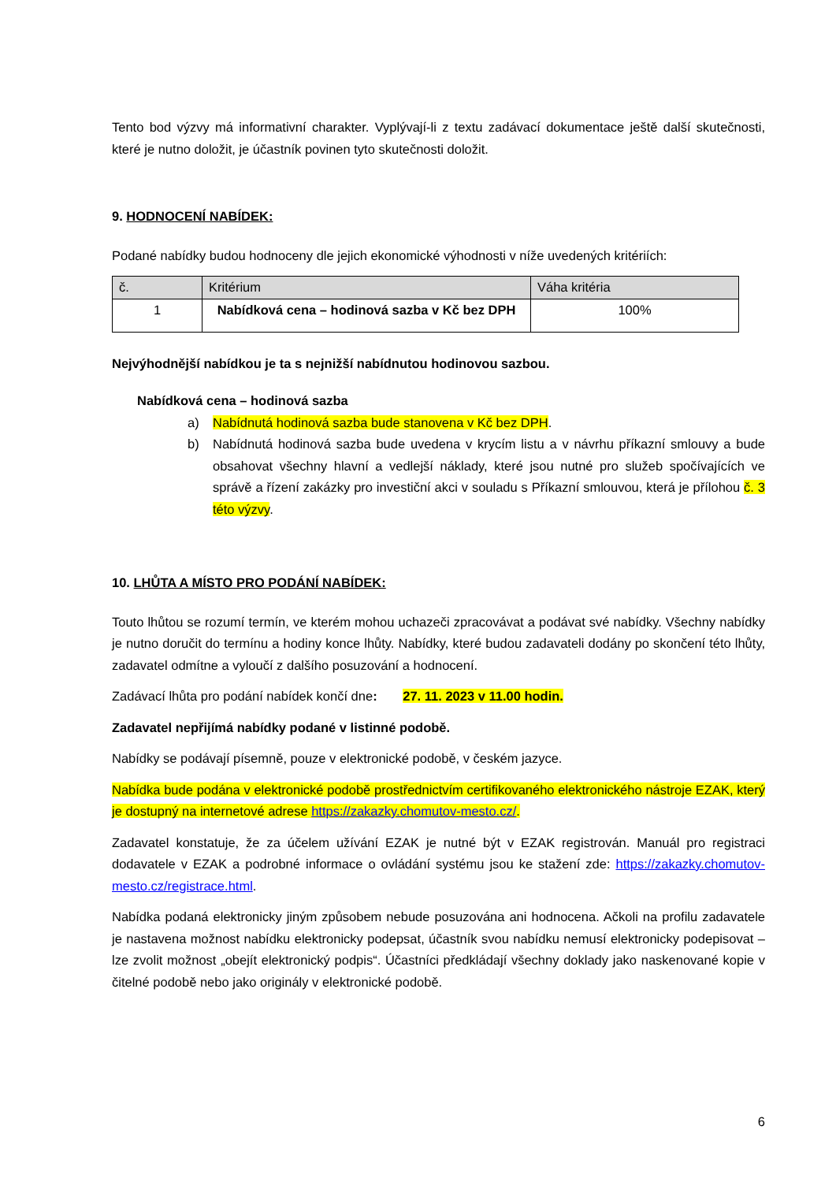Tento bod výzvy má informativní charakter. Vyplývají-li z textu zadávací dokumentace ještě další skutečnosti, které je nutno doložit, je účastník povinen tyto skutečnosti doložit.
9. HODNOCENÍ NABÍDEK:
Podané nabídky budou hodnoceny dle jejich ekonomické výhodnosti v níže uvedených kritériích:
| č. | Kritérium | Váha kritéria |
| --- | --- | --- |
| 1 | Nabídková cena – hodinová sazba v Kč bez DPH | 100% |
Nejvýhodnější nabídkou je ta s nejnižší nabídnutou hodinovou sazbou.
Nabídková cena – hodinová sazba
a) Nabídnutá hodinová sazba bude stanovena v Kč bez DPH.
b) Nabídnutá hodinová sazba bude uvedena v krycím listu a v návrhu příkazní smlouvy a bude obsahovat všechny hlavní a vedlejší náklady, které jsou nutné pro služeb spočívajících ve správě a řízení zakázky pro investiční akci v souladu s Příkazní smlouvou, která je přílohou č. 3 této výzvy.
10. LHŮTA A MÍSTO PRO PODÁNÍ NABÍDEK:
Touto lhůtou se rozumí termín, ve kterém mohou uchazeči zpracovávat a podávat své nabídky. Všechny nabídky je nutno doručit do termínu a hodiny konce lhůty. Nabídky, které budou zadavateli dodány po skončení této lhůty, zadavatel odmítne a vyloučí z dalšího posuzování a hodnocení.
Zadávací lhůta pro podání nabídek končí dne: 27. 11. 2023 v 11.00 hodin.
Zadavatel nepřijímá nabídky podané v listinné podobě.
Nabídky se podávají písemně, pouze v elektronické podobě, v českém jazyce.
Nabídka bude podána v elektronické podobě prostřednictvím certifikovaného elektronického nástroje EZAK, který je dostupný na internetové adrese https://zakazky.chomutov-mesto.cz/.
Zadavatel konstatuje, že za účelem užívání EZAK je nutné být v EZAK registrován. Manuál pro registraci dodavatele v EZAK a podrobné informace o ovládání systému jsou ke stažení zde: https://zakazky.chomutov-mesto.cz/registrace.html.
Nabídka podaná elektronicky jiným způsobem nebude posuzována ani hodnocena. Ačkoli na profilu zadavatele je nastavena možnost nabídku elektronicky podepsat, účastník svou nabídku nemusí elektronicky podepisovat – lze zvolit možnost „obejít elektronický podpis“. Účastníci předkládají všechny doklady jako naskenované kopie v čitelné podobě nebo jako originály v elektronické podobě.
6